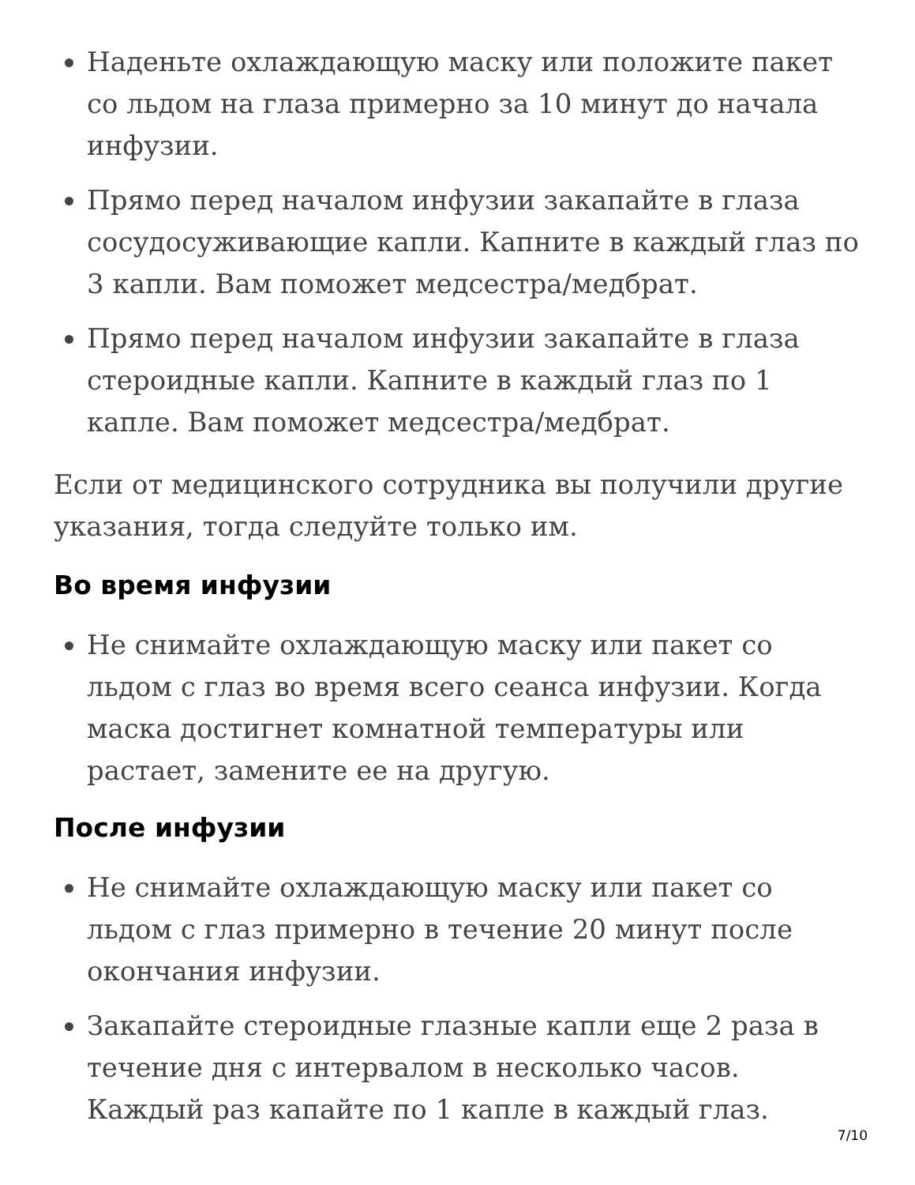Наденьте охлаждающую маску или положите пакет со льдом на глаза примерно за 10 минут до начала инфузии.
Прямо перед началом инфузии закапайте в глаза сосудосуживающие капли. Капните в каждый глаз по 3 капли. Вам поможет медсестра/медбрат.
Прямо перед началом инфузии закапайте в глаза стероидные капли. Капните в каждый глаз по 1 капле. Вам поможет медсестра/медбрат.
Если от медицинского сотрудника вы получили другие указания, тогда следуйте только им.
Во время инфузии
Не снимайте охлаждающую маску или пакет со льдом с глаз во время всего сеанса инфузии. Когда маска достигнет комнатной температуры или растает, замените ее на другую.
После инфузии
Не снимайте охлаждающую маску или пакет со льдом с глаз примерно в течение 20 минут после окончания инфузии.
Закапайте стероидные глазные капли еще 2 раза в течение дня с интервалом в несколько часов. Каждый раз капайте по 1 капле в каждый глаз.
7/10